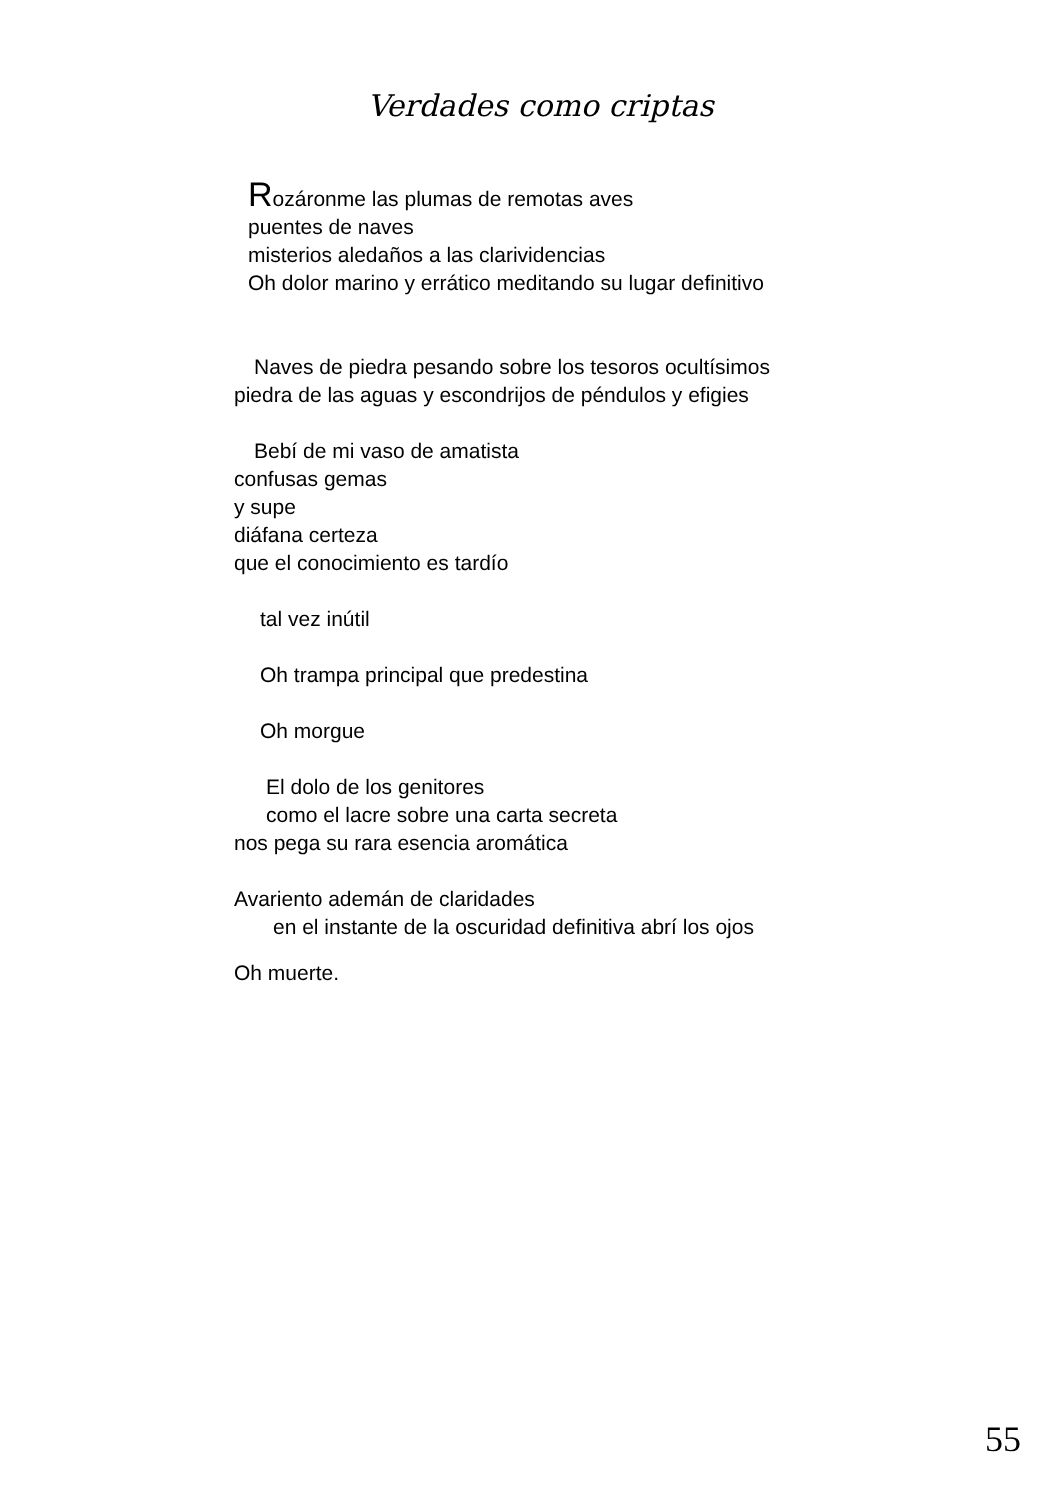Verdades como criptas
Rozáronme las plumas de remotas aves
puentes de naves
misterios aledaños a las clarividencias
Oh dolor marino y errático meditando su lugar definitivo
Naves de piedra pesando sobre los tesoros ocultísimos
piedra de las aguas y escondrijos de péndulos y efigies
Bebí de mi vaso de amatista
confusas gemas
y supe
diáfana certeza
que el conocimiento es tardío
tal vez inútil
Oh trampa principal que predestina
Oh morgue
El dolo de los genitores
como el lacre sobre una carta secreta
nos pega su rara esencia aromática
Avariento ademán de claridades
en el instante de la oscuridad definitiva abrí los ojos
Oh muerte.
55